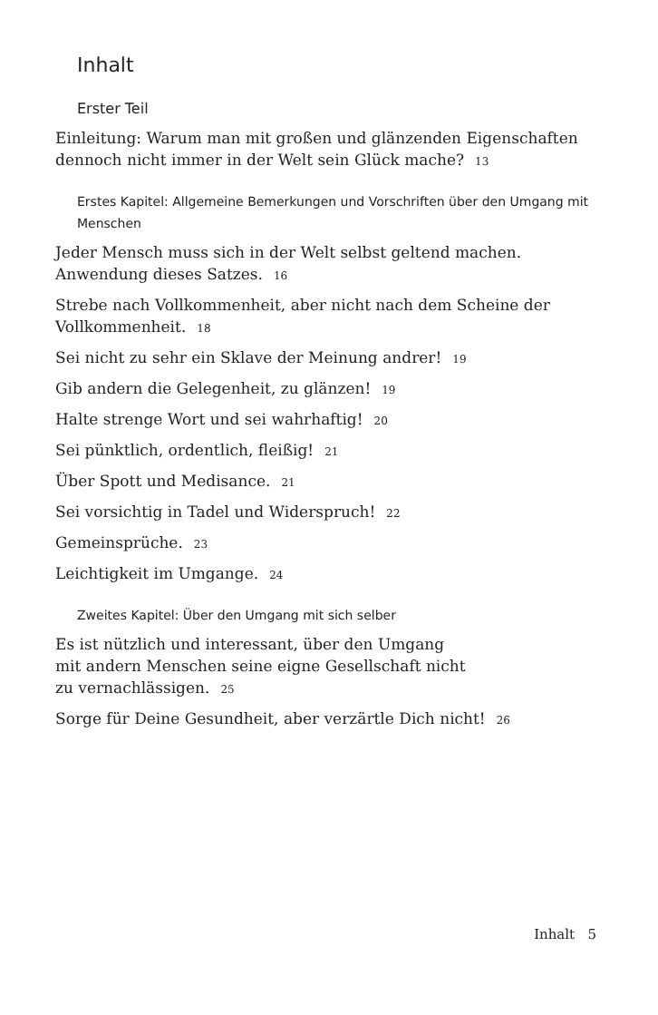Inhalt
Erster Teil
Einleitung: Warum man mit großen und glänzenden Eigenschaften dennoch nicht immer in der Welt sein Glück mache? 13
Erstes Kapitel: Allgemeine Bemerkungen und Vorschriften über den Umgang mit Menschen
Jeder Mensch muss sich in der Welt selbst geltend machen. Anwendung dieses Satzes. 16
Strebe nach Vollkommenheit, aber nicht nach dem Scheine der Vollkommenheit. 18
Sei nicht zu sehr ein Sklave der Meinung andrer! 19
Gib andern die Gelegenheit, zu glänzen! 19
Halte strenge Wort und sei wahrhaftig! 20
Sei pünktlich, ordentlich, fleißig! 21
Über Spott und Medisance. 21
Sei vorsichtig in Tadel und Widerspruch! 22
Gemeinsprüche. 23
Leichtigkeit im Umgange. 24
Zweites Kapitel: Über den Umgang mit sich selber
Es ist nützlich und interessant, über den Umgang
mit andern Menschen seine eigne Gesellschaft nicht
zu vernachlässigen. 25
Sorge für Deine Gesundheit, aber verzärtle Dich nicht! 26
Inhalt 5